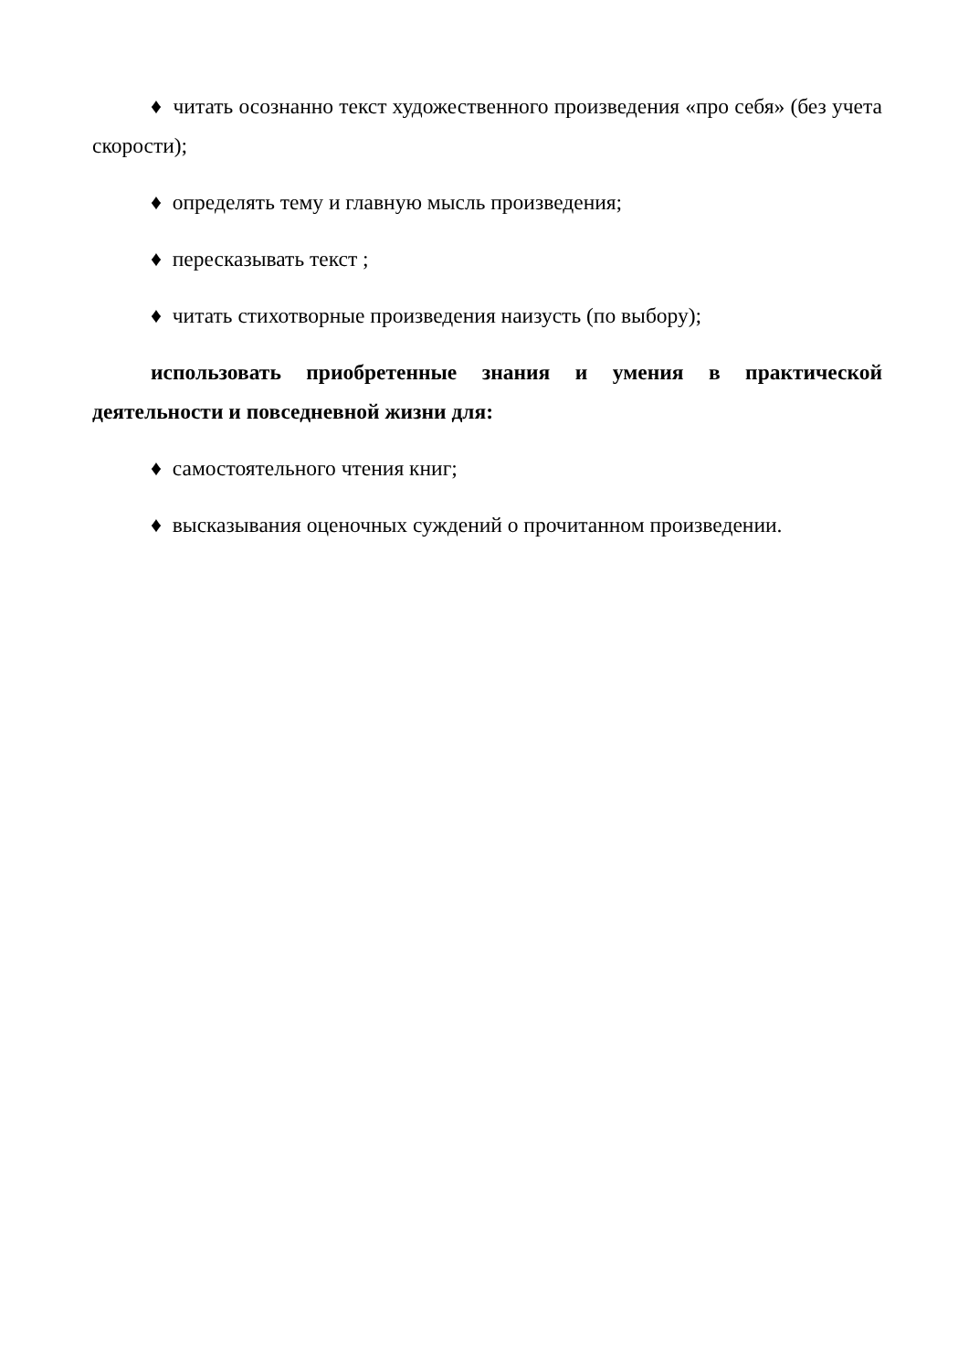♦ читать осознанно текст художественного произведения «про себя» (без учета скорости);
♦ определять тему и главную мысль произведения;
♦ пересказывать текст ;
♦ читать стихотворные произведения наизусть (по выбору);
использовать приобретенные знания и умения в практической деятельности и повседневной жизни для:
♦ самостоятельного чтения книг;
♦ высказывания оценочных суждений о прочитанном произведении.